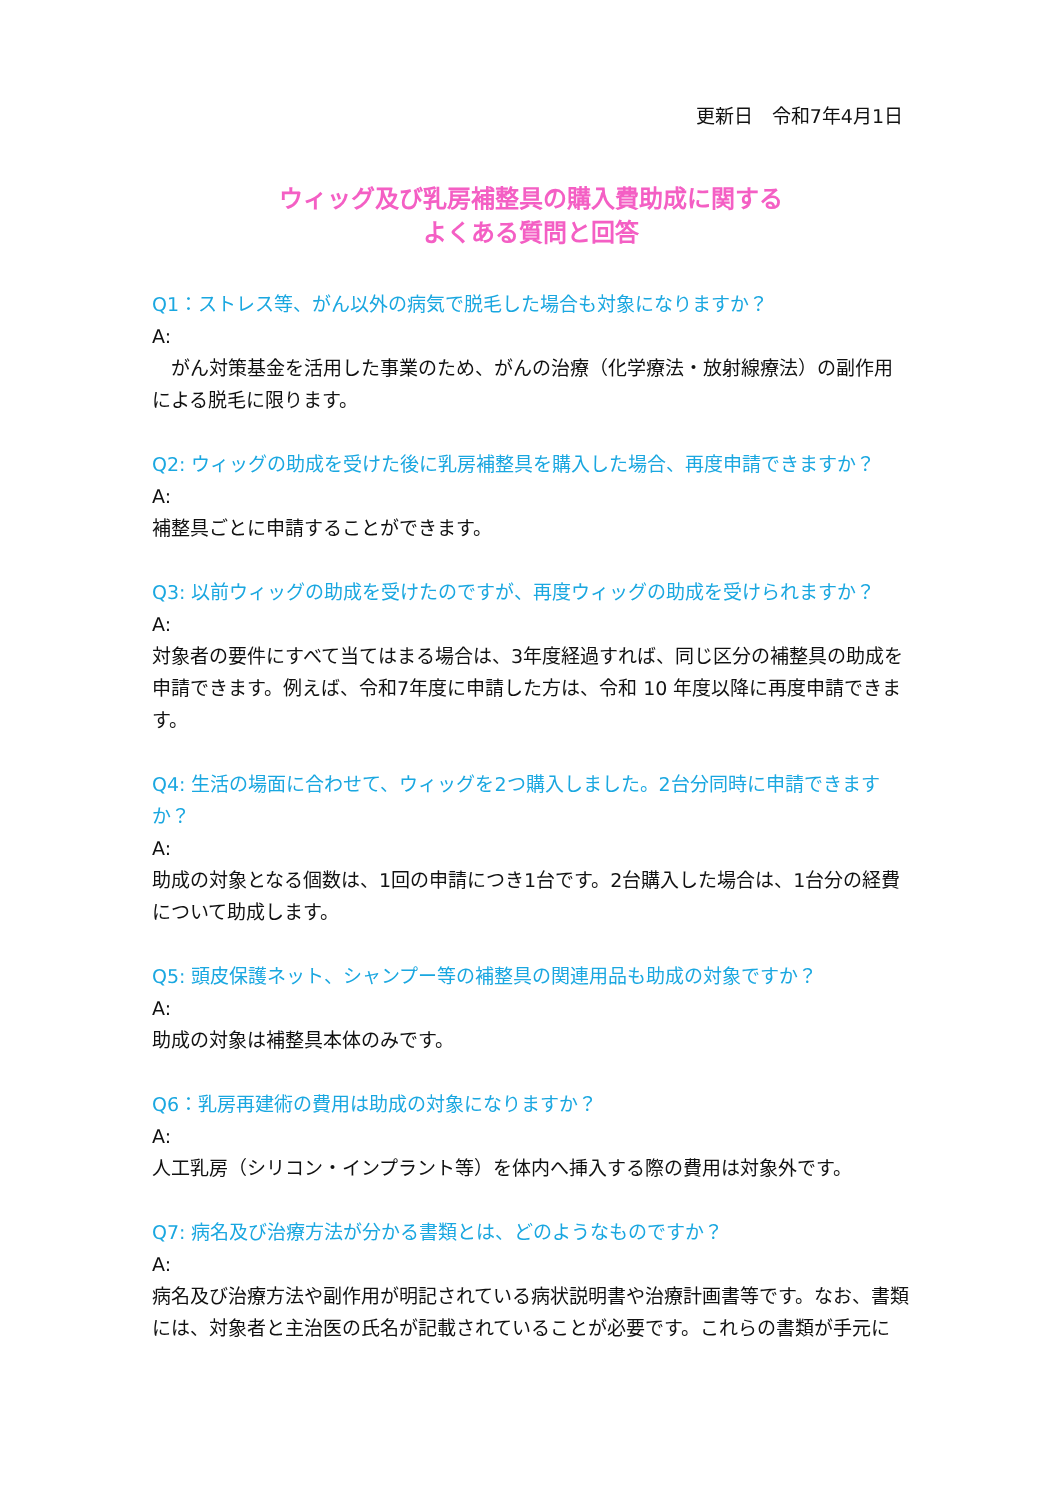更新日　令和7年4月1日
ウィッグ及び乳房補整具の購入費助成に関する
よくある質問と回答
Q1：ストレス等、がん以外の病気で脱毛した場合も対象になりますか？
A:
　がん対策基金を活用した事業のため、がんの治療（化学療法・放射線療法）の副作用による脱毛に限ります。
Q2: ウィッグの助成を受けた後に乳房補整具を購入した場合、再度申請できますか？
A:
補整具ごとに申請することができます。
Q3: 以前ウィッグの助成を受けたのですが、再度ウィッグの助成を受けられますか？
A:
対象者の要件にすべて当てはまる場合は、3年度経過すれば、同じ区分の補整具の助成を申請できます。例えば、令和7年度に申請した方は、令和 10 年度以降に再度申請できます。
Q4: 生活の場面に合わせて、ウィッグを2つ購入しました。2台分同時に申請できますか？
A:
助成の対象となる個数は、1回の申請につき1台です。2台購入した場合は、1台分の経費について助成します。
Q5: 頭皮保護ネット、シャンプー等の補整具の関連用品も助成の対象ですか？
A:
助成の対象は補整具本体のみです。
Q6：乳房再建術の費用は助成の対象になりますか？
A:
人工乳房（シリコン・インプラント等）を体内へ挿入する際の費用は対象外です。
Q7: 病名及び治療方法が分かる書類とは、どのようなものですか？
A:
病名及び治療方法や副作用が明記されている病状説明書や治療計画書等です。なお、書類には、対象者と主治医の氏名が記載されていることが必要です。これらの書類が手元に